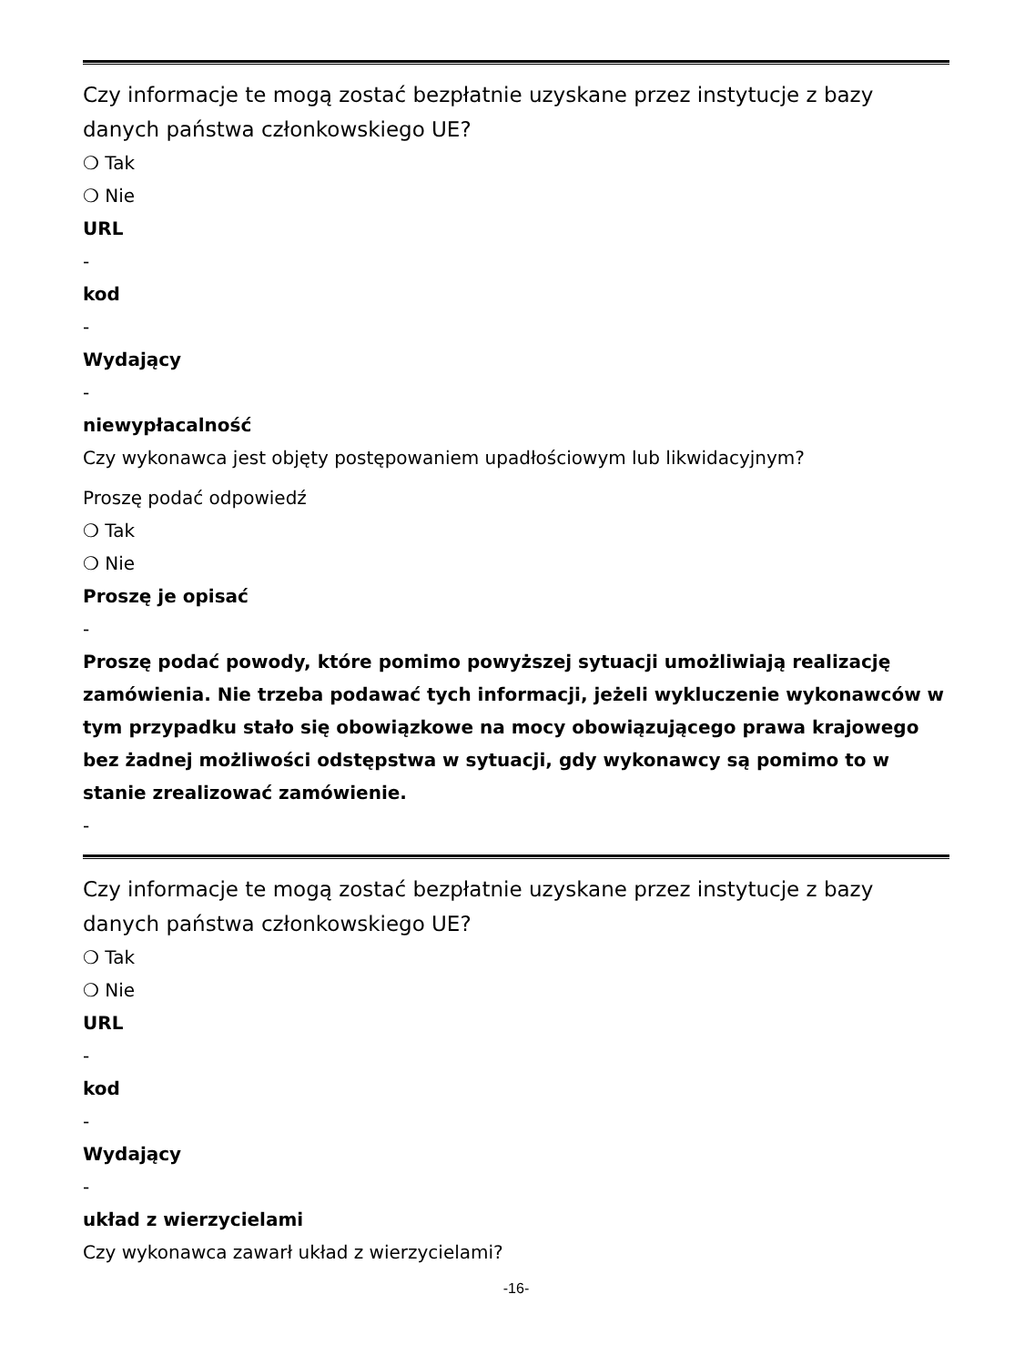Czy informacje te mogą zostać bezpłatnie uzyskane przez instytucje z bazy danych państwa członkowskiego UE?
❍ Tak
❍ Nie
URL
-
kod
-
Wydający
-
niewypłacalność
Czy wykonawca jest objęty postępowaniem upadłościowym lub likwidacyjnym?
Proszę podać odpowiedź
❍ Tak
❍ Nie
Proszę je opisać
-
Proszę podać powody, które pomimo powyższej sytuacji umożliwiają realizację zamówienia. Nie trzeba podawać tych informacji, jeżeli wykluczenie wykonawców w tym przypadku stało się obowiązkowe na mocy obowiązującego prawa krajowego bez żadnej możliwości odstępstwa w sytuacji, gdy wykonawcy są pomimo to w stanie zrealizować zamówienie.
-
Czy informacje te mogą zostać bezpłatnie uzyskane przez instytucje z bazy danych państwa członkowskiego UE?
❍ Tak
❍ Nie
URL
-
kod
-
Wydający
-
układ z wierzycielami
Czy wykonawca zawarł układ z wierzycielami?
-16-